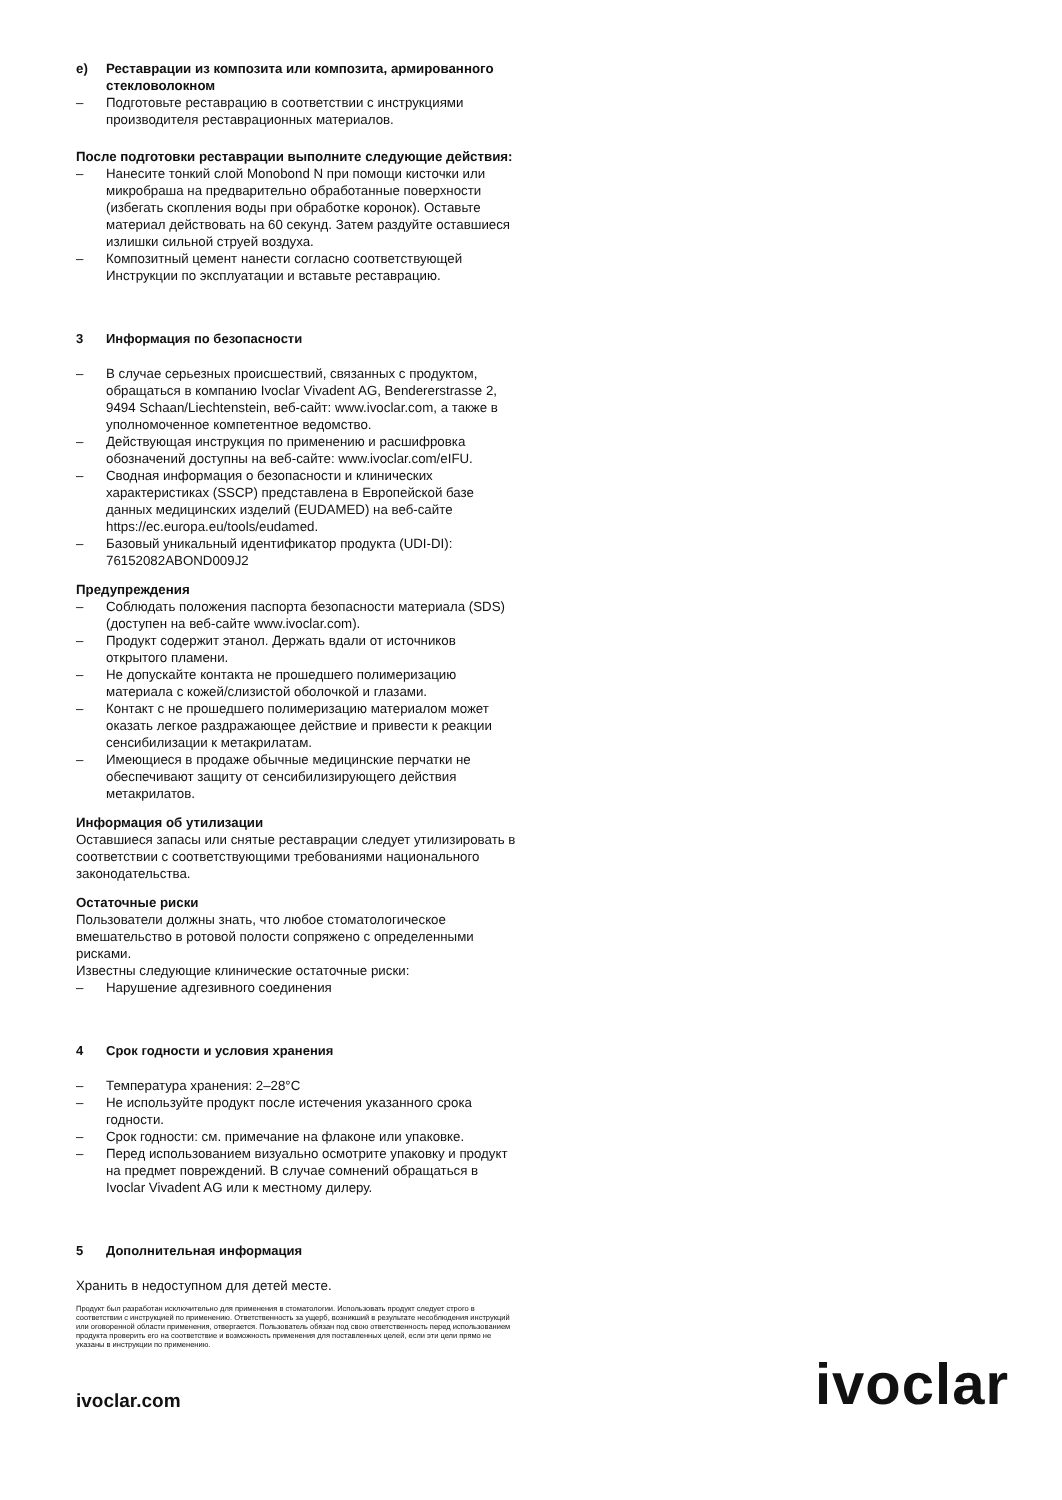e) Реставрации из композита или композита, армированного стекловолокном
– Подготовьте реставрацию в соответствии с инструкциями производителя реставрационных материалов.
После подготовки реставрации выполните следующие действия:
– Нанесите тонкий слой Monobond N при помощи кисточки или микробраша на предварительно обработанные поверхности (избегать скопления воды при обработке коронок). Оставьте материал действовать на 60 секунд. Затем раздуйте оставшиеся излишки сильной струей воздуха.
– Композитный цемент нанести согласно соответствующей Инструкции по эксплуатации и вставьте реставрацию.
3 Информация по безопасности
– В случае серьезных происшествий, связанных с продуктом, обращаться в компанию Ivoclar Vivadent AG, Bendererstrasse 2, 9494 Schaan/Liechtenstein, веб-сайт: www.ivoclar.com, а также в уполномоченное компетентное ведомство.
– Действующая инструкция по применению и расшифровка обозначений доступны на веб-сайте: www.ivoclar.com/eIFU.
– Сводная информация о безопасности и клинических характеристиках (SSCP) представлена в Европейской базе данных медицинских изделий (EUDAMED) на веб-сайте https://ec.europa.eu/tools/eudamed.
– Базовый уникальный идентификатор продукта (UDI-DI): 76152082ABOND009J2
Предупреждения
– Соблюдать положения паспорта безопасности материала (SDS) (доступен на веб-сайте www.ivoclar.com).
– Продукт содержит этанол. Держать вдали от источников открытого пламени.
– Не допускайте контакта не прошедшего полимеризацию материала с кожей/слизистой оболочкой и глазами.
– Контакт с не прошедшего полимеризацию материалом может оказать легкое раздражающее действие и привести к реакции сенсибилизации к метакрилатам.
– Имеющиеся в продаже обычные медицинские перчатки не обеспечивают защиту от сенсибилизирующего действия метакрилатов.
Информация об утилизации
Оставшиеся запасы или снятые реставрации следует утилизировать в соответствии с соответствующими требованиями национального законодательства.
Остаточные риски
Пользователи должны знать, что любое стоматологическое вмешательство в ротовой полости сопряжено с определенными рисками.
Известны следующие клинические остаточные риски:
– Нарушение адгезивного соединения
4 Срок годности и условия хранения
– Температура хранения: 2–28°C
– Не используйте продукт после истечения указанного срока годности.
– Срок годности: см. примечание на флаконе или упаковке.
– Перед использованием визуально осмотрите упаковку и продукт на предмет повреждений. В случае сомнений обращаться в Ivoclar Vivadent AG или к местному дилеру.
5 Дополнительная информация
Хранить в недоступном для детей месте.
Продукт был разработан исключительно для применения в стоматологии. Использовать продукт следует строго в соответствии с инструкцией по применению. Ответственность за ущерб, возникший в результате несоблюдения инструкций или оговоренной области применения, отвергается. Пользователь обязан под свою ответственность перед использованием продукта проверить его на соответствие и возможность применения для поставленных целей, если эти цели прямо не указаны в инструкции по применению.
ivoclar.com ivoclar